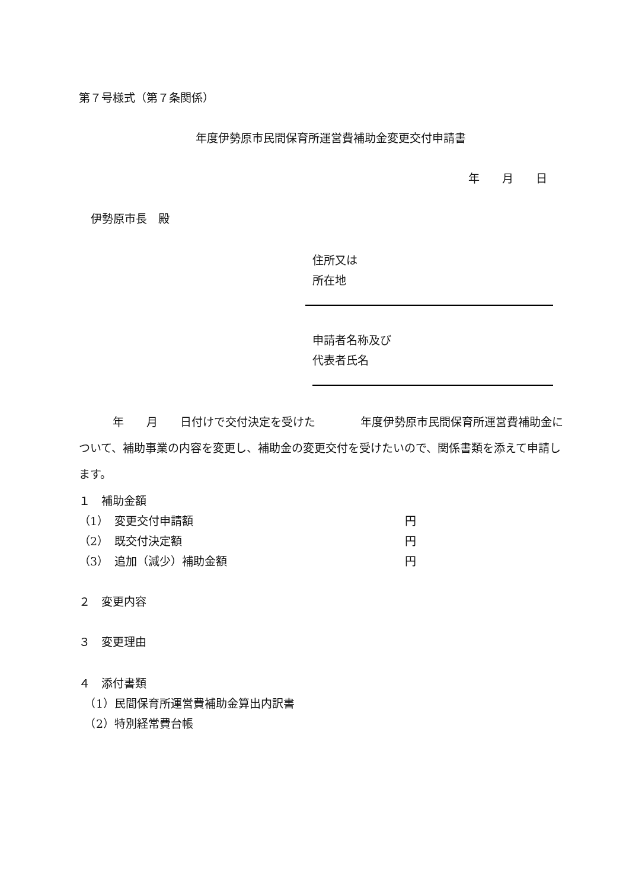第７号様式（第７条関係）
年度伊勢原市民間保育所運営費補助金変更交付申請書
年　　月　　日
伊勢原市長　殿
住所又は
所在地
申請者名称及び
代表者氏名
　　　年　　月　　日付けで交付決定を受けた　　　　年度伊勢原市民間保育所運営費補助金について、補助事業の内容を変更し、補助金の変更交付を受けたいので、関係書類を添えて申請します。
１　補助金額
（1）　変更交付申請額 円
（2）　既交付決定額 円
（3）　追加（減少）補助金額 円
２　変更内容
３　変更理由
４　添付書類
　（1）民間保育所運営費補助金算出内訳書
　（2）特別経常費台帳